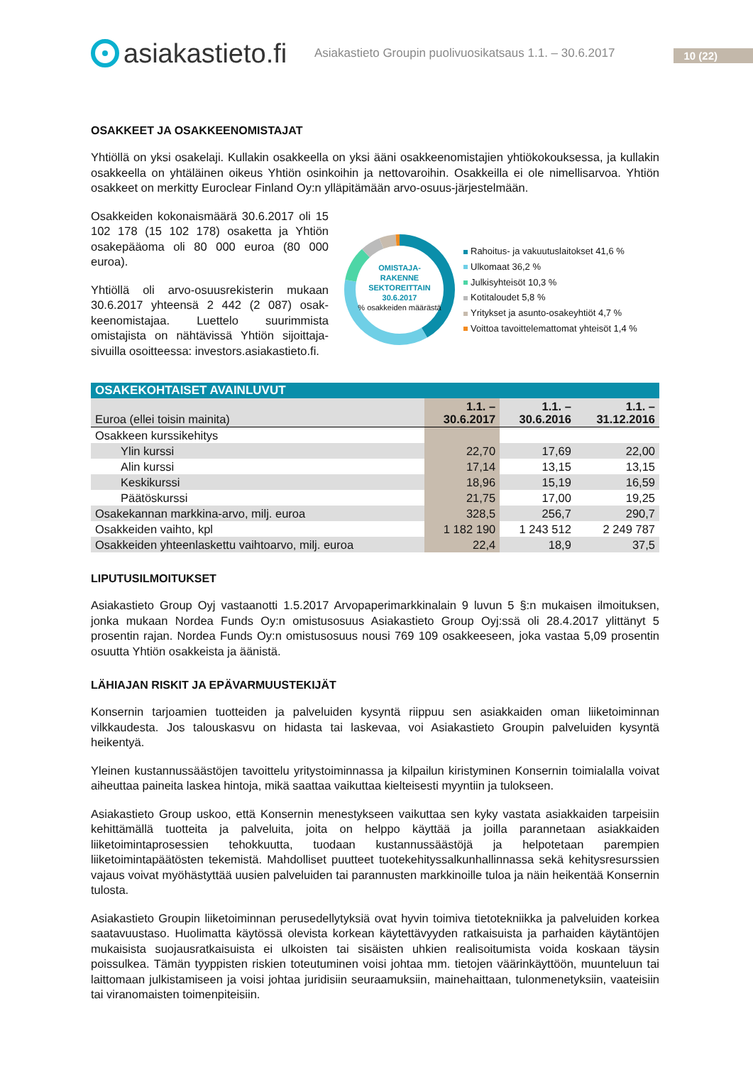asiakastieto.fi
Asiakastieto Groupin puolivuosikatsaus 1.1. – 30.6.2017
10 (22)
OSAKKEET JA OSAKKEENOMISTAJAT
Yhtiöllä on yksi osakelaji. Kullakin osakkeella on yksi ääni osakkeenomistajien yhtiökokouksessa, ja kullakin osakkeella on yhtäläinen oikeus Yhtiön osinkoihin ja nettovaroihin. Osakkeilla ei ole nimellisarvoa. Yhtiön osakkeet on merkitty Euroclear Finland Oy:n ylläpitämään arvo-osuus-järjestelmään.
Osakkeiden kokonaismäärä 30.6.2017 oli 15 102 178 (15 102 178) osaketta ja Yhtiön osakepääoma oli 80 000 euroa (80 000 euroa).
Yhtiöllä oli arvo-osuusrekisterin mukaan 30.6.2017 yhteensä 2 442 (2 087) osak-keenomistajaa. Luettelo suurimmista omistajista on nähtävissä Yhtiön sijoittaja-sivuilla osoitteessa: investors.asiakastieto.fi.
OMISTAJA-
RAKENNE
SEKTOREITTAIN
30.6.2017
% osakkeiden määrästä
Rahoitus- ja vakuutuslaitokset 41,6 %
Ulkomaat 36,2 %
Julkisyhteisöt 10,3 %
Kotitaloudet 5,8 %
Yritykset ja asunto-osakeyhtiöt 4,7 %
Voittoa tavoittelemattomat yhteisöt 1,4 %
| OSAKEKOHTAISET AVAINLUVUT | | | |
| --- | --- | --- | --- |
| Euroa (ellei toisin mainita) | 1.1. – 30.6.2017 | 1.1. – 30.6.2016 | 1.1. – 31.12.2016 |
| Osakkeen kurssikehitys | | | |
| Ylin kurssi | 22,70 | 17,69 | 22,00 |
| Alin kurssi | 17,14 | 13,15 | 13,15 |
| Keskikurssi | 18,96 | 15,19 | 16,59 |
| Päätöskurssi | 21,75 | 17,00 | 19,25 |
| Osakekannan markkina-arvo, milj. euroa | 328,5 | 256,7 | 290,7 |
| Osakkeiden vaihto, kpl | 1 182 190 | 1 243 512 | 2 249 787 |
| Osakkeiden yhteenlaskettu vaihtoarvo, milj. euroa | 22,4 | 18,9 | 37,5 |
LIPUTUSILMOITUKSET
Asiakastieto Group Oyj vastaanotti 1.5.2017 Arvopaperimarkkinalain 9 luvun 5 §:n mukaisen ilmoituksen, jonka mukaan Nordea Funds Oy:n omistusosuus Asiakastieto Group Oyj:ssä oli 28.4.2017 ylittänyt 5 prosentin rajan. Nordea Funds Oy:n omistusosuus nousi 769 109 osakkeeseen, joka vastaa 5,09 prosentin osuutta Yhtiön osakkeista ja äänistä.
LÄHIAJAN RISKIT JA EPÄVARMUUSTEKIJÄT
Konsernin tarjoamien tuotteiden ja palveluiden kysyntä riippuu sen asiakkaiden oman liiketoiminnan vilkkaudesta. Jos talouskasvu on hidasta tai laskevaa, voi Asiakastieto Groupin palveluiden kysyntä heikentyä.
Yleinen kustannussäästöjen tavoittelu yritystoiminnassa ja kilpailun kiristyminen Konsernin toimialalla voivat aiheuttaa paineita laskea hintoja, mikä saattaa vaikuttaa kielteisesti myyntiin ja tulokseen.
Asiakastieto Group uskoo, että Konsernin menestykseen vaikuttaa sen kyky vastata asiakkaiden tarpeisiin kehittämällä tuotteita ja palveluita, joita on helppo käyttää ja joilla parannetaan asiakkaiden liiketoimintaprosessien tehokkuutta, tuodaan kustannussäästöjä ja helpotetaan parempien liiketoimintapäätösten tekemistä. Mahdolliset puutteet tuotekehityssalkunhallinnassa sekä kehitysresurssien vajaus voivat myöhästyttää uusien palveluiden tai parannusten markkinoille tuloa ja näin heikentää Konsernin tulosta.
Asiakastieto Groupin liiketoiminnan perusedellytyksiä ovat hyvin toimiva tietotekniikka ja palveluiden korkea saatavuustaso. Huolimatta käytössä olevista korkean käytettävyyden ratkaisuista ja parhaiden käytäntöjen mukaisista suojausratkaisuista ei ulkoisten tai sisäisten uhkien realisoitumista voida koskaan täysin poissulkea. Tämän tyyppisten riskien toteutuminen voisi johtaa mm. tietojen väärinkäyttöön, muunteluun tai laittomaan julkistamiseen ja voisi johtaa juridisiin seuraamuksiin, mainehaittaan, tulonmenetyksiin, vaateisiin tai viranomaisten toimenpiteisiin.